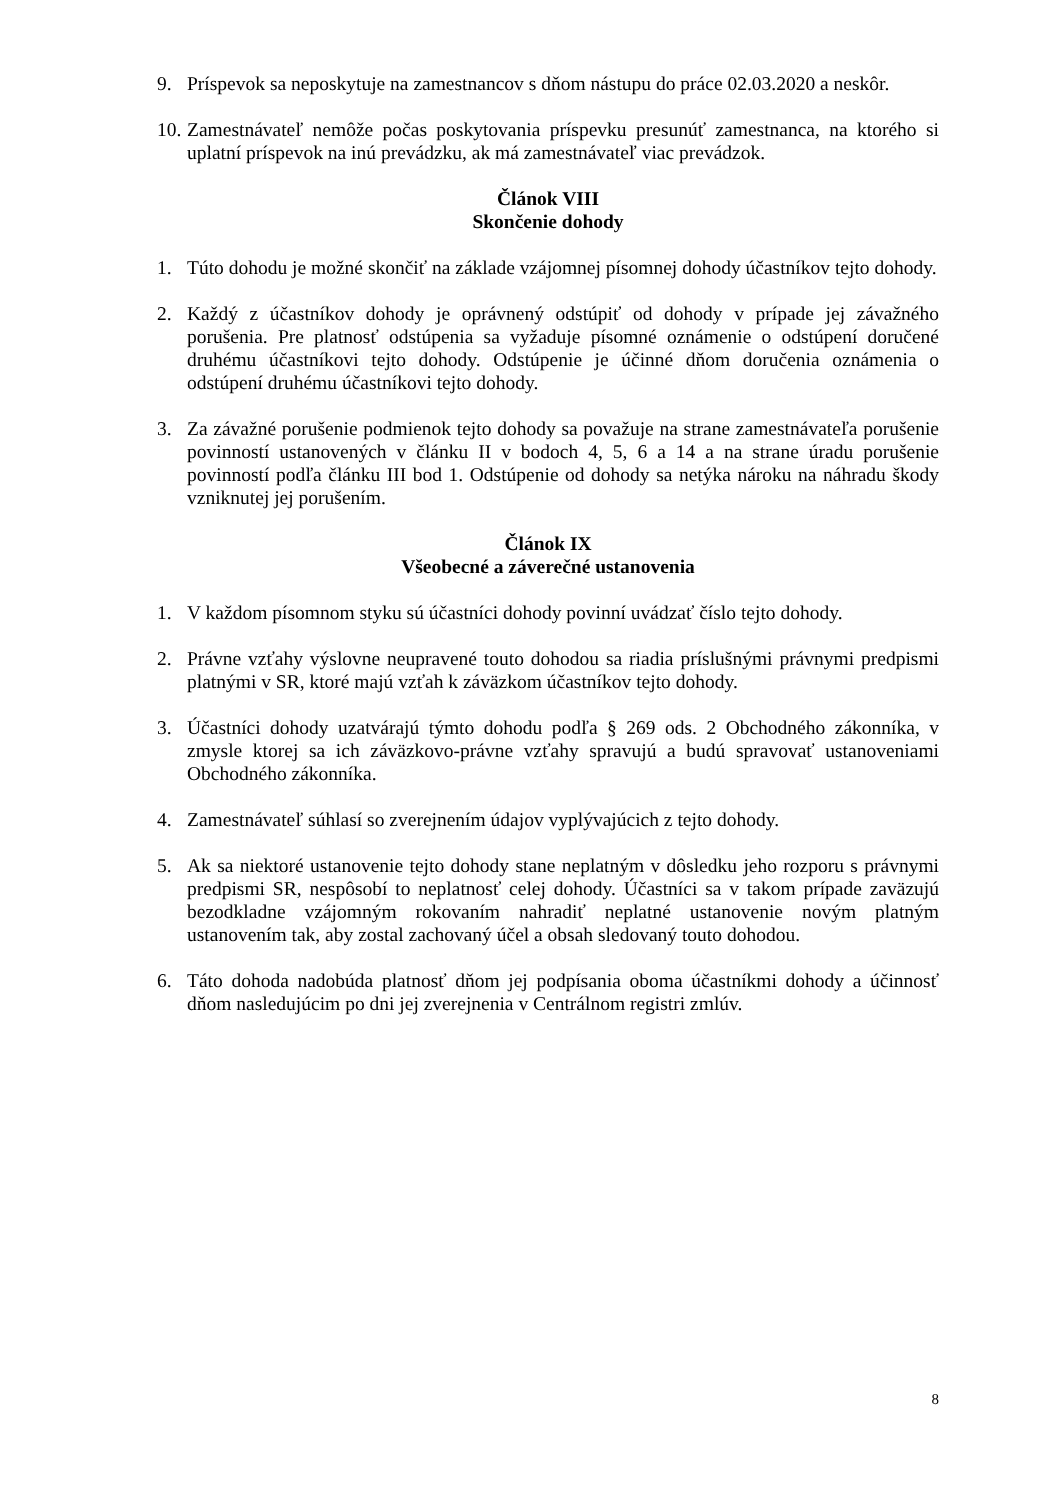9. Príspevok sa neposkytuje na zamestnancov s dňom nástupu do práce 02.03.2020 a neskôr.
10.
Zamestnávateľ nemôže počas poskytovania príspevku presunúť zamestnanca, na ktorého si uplatní príspevok na inú prevádzku, ak má zamestnávateľ viac prevádzok.
Článok VIII
Skončenie dohody
1. Túto dohodu je možné skončiť na základe vzájomnej písomnej dohody účastníkov tejto dohody.
2. Každý z účastníkov dohody je oprávnený odstúpiť od dohody v prípade jej závažného porušenia. Pre platnosť odstúpenia sa vyžaduje písomné oznámenie o odstúpení doručené druhému účastníkovi tejto dohody. Odstúpenie je účinné dňom doručenia oznámenia o odstúpení druhému účastníkovi tejto dohody.
3. Za závažné porušenie podmienok tejto dohody sa považuje na strane zamestnávateľa porušenie povinností ustanovených v článku II v bodoch 4, 5, 6 a 14 a na strane úradu porušenie povinností podľa článku III bod 1. Odstúpenie od dohody sa netýka nároku na náhradu škody vzniknutej jej porušením.
Článok IX
Všeobecné a záverečné ustanovenia
1. V každom písomnom styku sú účastníci dohody povinní uvádzať číslo tejto dohody.
2. Právne vzťahy výslovne neupravené touto dohodou sa riadia príslušnými právnymi predpismi platnými v SR, ktoré majú vzťah k záväzkom účastníkov tejto dohody.
3. Účastníci dohody uzatvárajú týmto dohodu podľa § 269 ods. 2 Obchodného zákonníka, v zmysle ktorej sa ich záväzkovo-právne vzťahy spravujú a budú spravovať ustanoveniami Obchodného zákonníka.
4. Zamestnávateľ súhlasí so zverejnením údajov vyplývajúcich z tejto dohody.
5. Ak sa niektoré ustanovenie tejto dohody stane neplatným v dôsledku jeho rozporu s právnymi predpismi SR, nespôsobí to neplatnosť celej dohody. Účastníci sa v takom prípade zaväzujú bezodkladne vzájomným rokovaním nahradiť neplatné ustanovenie novým platným ustanovením tak, aby zostal zachovaný účel a obsah sledovaný touto dohodou.
6. Táto dohoda nadobúda platnosť dňom jej podpísania oboma účastníkmi dohody a účinnosť dňom nasledujúcim po dni jej zverejnenia v Centrálnom registri zmlúv.
8